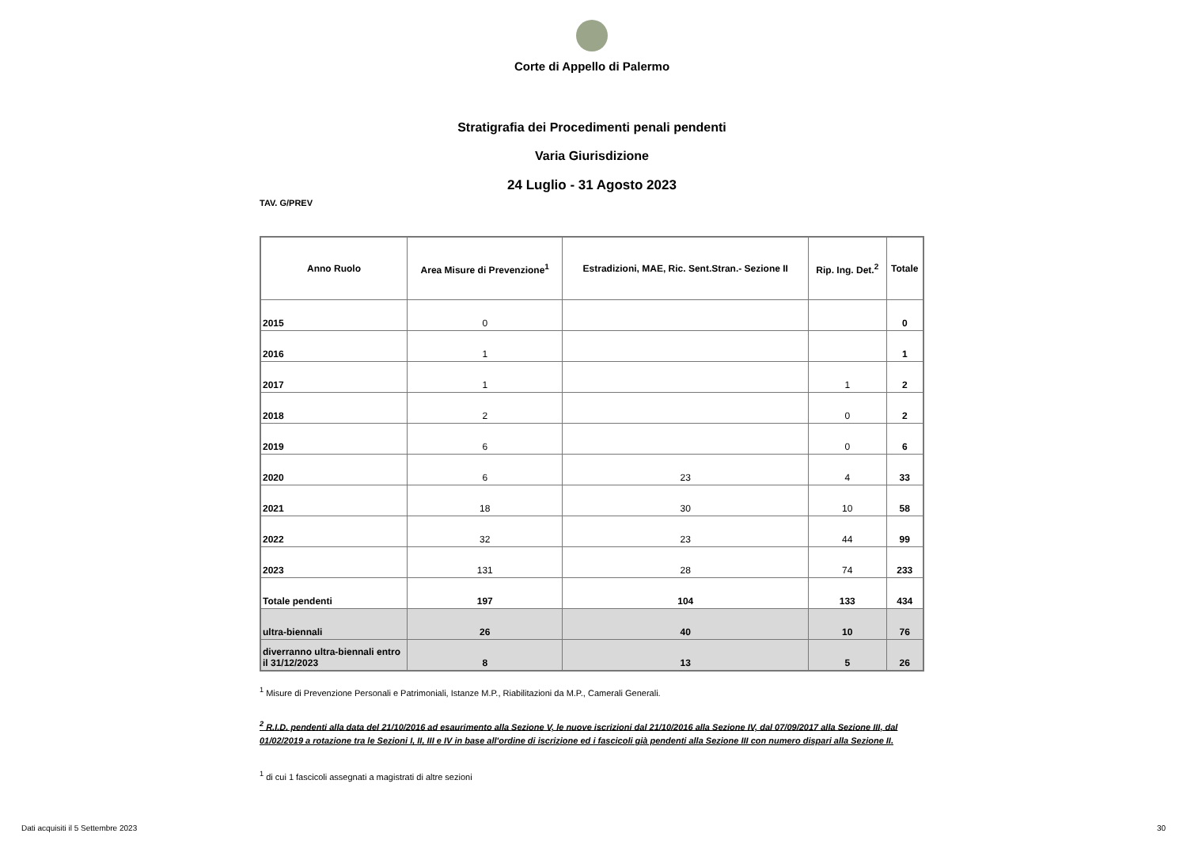Corte di Appello di Palermo
Stratigrafia dei Procedimenti penali pendenti
Varia Giurisdizione
24 Luglio - 31 Agosto 2023
TAV. G/PREV
| Anno Ruolo | Area Misure di Prevenzione<sup>1</sup> | Estradizioni, MAE, Ric. Sent.Stran.- Sezione II | Rip. Ing. Det.<sup>2</sup> | Totale |
| --- | --- | --- | --- | --- |
| 2015 | 0 | | | 0 |
| 2016 | 1 | | | 1 |
| 2017 | 1 | | 1 | 2 |
| 2018 | 2 | | 0 | 2 |
| 2019 | 6 | | 0 | 6 |
| 2020 | 6 | 23 | 4 | 33 |
| 2021 | 18 | 30 | 10 | 58 |
| 2022 | 32 | 23 | 44 | 99 |
| 2023 | 131 | 28 | 74 | 233 |
| Totale pendenti | 197 | 104 | 133 | 434 |
| ultra-biennali | 26 | 40 | 10 | 76 |
| diverranno ultra-biennali entro il 31/12/2023 | 8 | 13 | 5 | 26 |
<sup>1</sup> Misure di Prevenzione Personali e Patrimoniali, Istanze M.P., Riabilitazioni da M.P., Camerali Generali.
<sup>2</sup> R.I.D. pendenti alla data del 21/10/2016 ad esaurimento alla Sezione V, le nuove iscrizioni dal 21/10/2016 alla Sezione IV, dal 07/09/2017 alla Sezione III, dal 01/02/2019 a rotazione tra le Sezioni I, II, III e IV in base all'ordine di iscrizione ed i fascicoli già pendenti alla Sezione III con numero dispari alla Sezione II.
<sup>1</sup> di cui 1 fascicoli assegnati a magistrati di altre sezioni
Dati acquisiti il 5 Settembre 2023 30